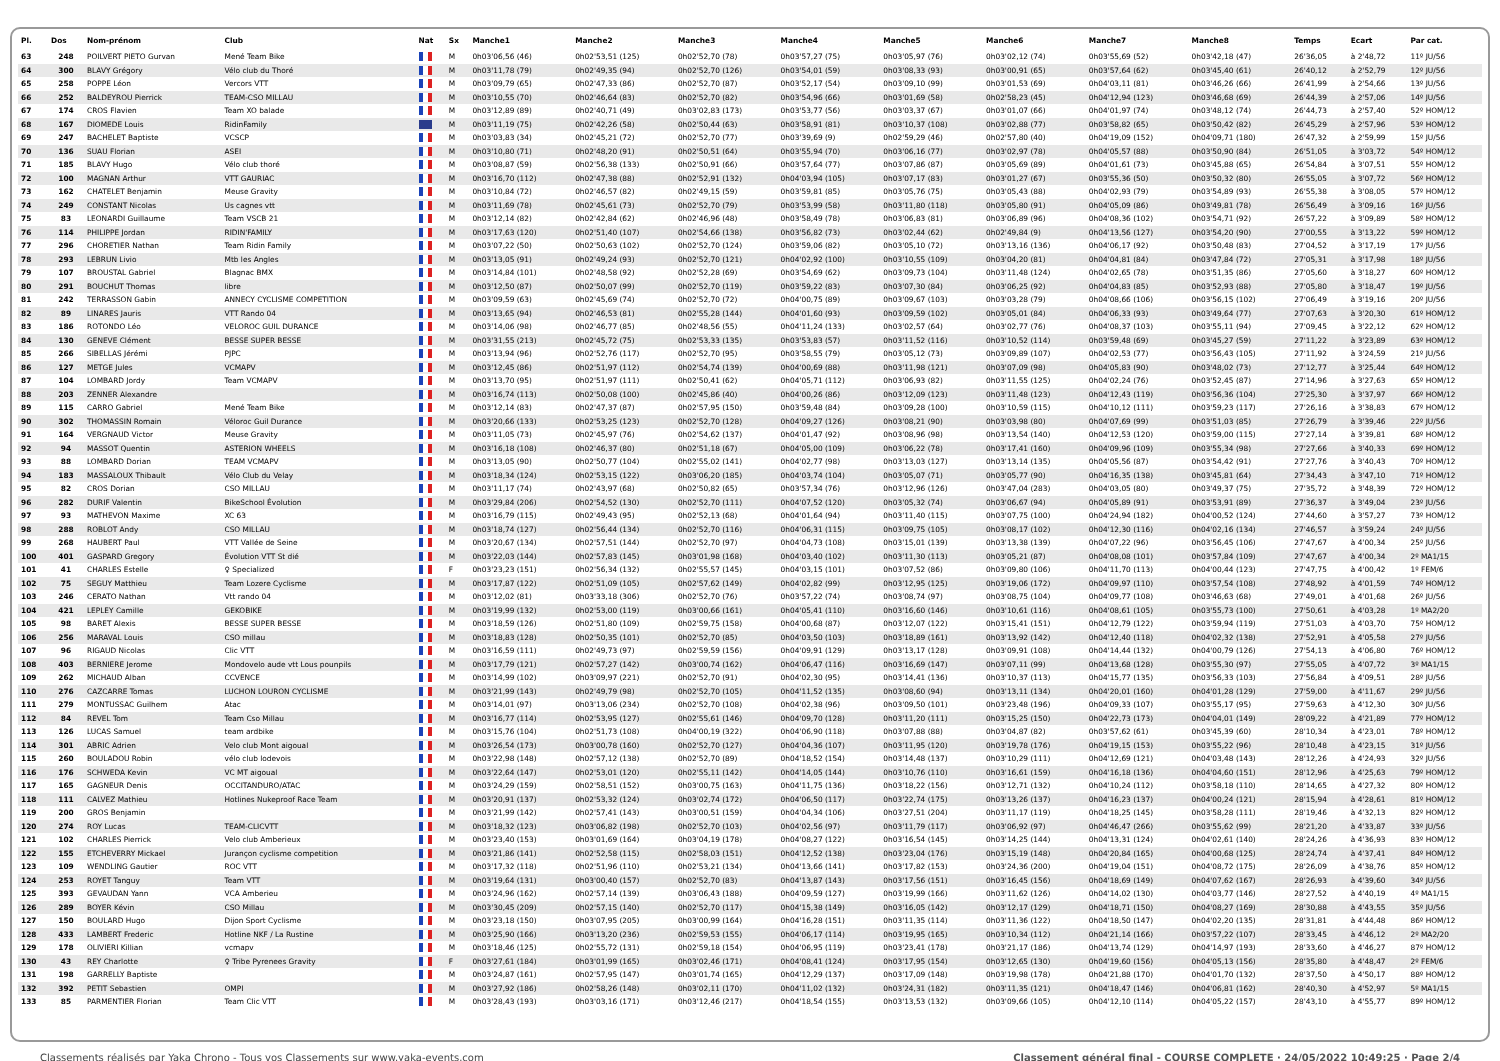| Pl. | Dos | Nom-prénom | Club | Nat | Sx | Manche1 | Manche2 | Manche3 | Manche4 | Manche5 | Manche6 | Manche7 | Manche8 | Temps | Ecart | Par cat. |
| --- | --- | --- | --- | --- | --- | --- | --- | --- | --- | --- | --- | --- | --- | --- | --- | --- |
| 63 | 248 | POILVERT PIETO Gurvan | Mené Team Bike | | M | 0h03'06,56 (46) | 0h02'53,51 (125) | 0h02'52,70 (78) | 0h03'57,27 (75) | 0h03'05,97 (76) | 0h03'02,12 (74) | 0h03'55,69 (52) | 0h03'42,18 (47) | 26'36,05 | à 2'48,72 | 11º JU/56 |
| 64 | 300 | BLAVY Grégory | Vélo club du Thoré | | M | 0h03'11,78 (79) | 0h02'49,35 (94) | 0h02'52,70 (126) | 0h03'54,01 (59) | 0h03'08,33 (93) | 0h03'00,91 (65) | 0h03'57,64 (62) | 0h03'45,40 (61) | 26'40,12 | à 2'52,79 | 12º JU/56 |
| 65 | 258 | POPPE Léon | Vercors VTT | | M | 0h03'09,79 (65) | 0h02'47,33 (86) | 0h02'52,70 (87) | 0h03'52,17 (54) | 0h03'09,10 (99) | 0h03'01,53 (69) | 0h04'03,11 (81) | 0h03'46,26 (66) | 26'41,99 | à 2'54,66 | 13º JU/56 |
| 66 | 252 | BALDEYROU Pierrick | TEAM-CSO MILLAU | | M | 0h03'10,55 (70) | 0h02'46,64 (83) | 0h02'52,70 (82) | 0h03'54,96 (66) | 0h03'01,69 (58) | 0h02'58,23 (45) | 0h04'12,94 (123) | 0h03'46,68 (69) | 26'44,39 | à 2'57,06 | 14º JU/56 |
| 67 | 174 | CROS Flavien | Team XO balade | | M | 0h03'12,89 (89) | 0h02'40,71 (49) | 0h03'02,83 (173) | 0h03'53,77 (56) | 0h03'03,37 (67) | 0h03'01,07 (66) | 0h04'01,97 (74) | 0h03'48,12 (74) | 26'44,73 | à 2'57,40 | 52º HOM/12 |
| 68 | 167 | DIOMEDE Louis | RidinFamily | | M | 0h03'11,19 (75) | 0h02'42,26 (58) | 0h02'50,44 (63) | 0h03'58,91 (81) | 0h03'10,37 (108) | 0h03'02,88 (77) | 0h03'58,82 (65) | 0h03'50,42 (82) | 26'45,29 | à 2'57,96 | 53º HOM/12 |
| 69 | 247 | BACHELET Baptiste | VCSCP | | M | 0h03'03,83 (34) | 0h02'45,21 (72) | 0h02'52,70 (77) | 0h03'39,69 (9) | 0h02'59,29 (46) | 0h02'57,80 (40) | 0h04'19,09 (152) | 0h04'09,71 (180) | 26'47,32 | à 2'59,99 | 15º JU/56 |
| 70 | 136 | SUAU Florian | ASEI | | M | 0h03'10,80 (71) | 0h02'48,20 (91) | 0h02'50,51 (64) | 0h03'55,94 (70) | 0h03'06,16 (77) | 0h03'02,97 (78) | 0h04'05,57 (88) | 0h03'50,90 (84) | 26'51,05 | à 3'03,72 | 54º HOM/12 |
| 71 | 185 | BLAVY Hugo | Vélo club thoré | | M | 0h03'08,87 (59) | 0h02'56,38 (133) | 0h02'50,91 (66) | 0h03'57,64 (77) | 0h03'07,86 (87) | 0h03'05,69 (89) | 0h04'01,61 (73) | 0h03'45,88 (65) | 26'54,84 | à 3'07,51 | 55º HOM/12 |
| 72 | 100 | MAGNAN Arthur | VTT GAURIAC | | M | 0h03'16,70 (112) | 0h02'47,38 (88) | 0h02'52,91 (132) | 0h04'03,94 (105) | 0h03'07,17 (83) | 0h03'01,27 (67) | 0h03'55,36 (50) | 0h03'50,32 (80) | 26'55,05 | à 3'07,72 | 56º HOM/12 |
| 73 | 162 | CHATELET Benjamin | Meuse Gravity | | M | 0h03'10,84 (72) | 0h02'46,57 (82) | 0h02'49,15 (59) | 0h03'59,81 (85) | 0h03'05,76 (75) | 0h03'05,43 (88) | 0h04'02,93 (79) | 0h03'54,89 (93) | 26'55,38 | à 3'08,05 | 57º HOM/12 |
| 74 | 249 | CONSTANT Nicolas | Us cagnes vtt | | M | 0h03'11,69 (78) | 0h02'45,61 (73) | 0h02'52,70 (79) | 0h03'53,99 (58) | 0h03'11,80 (118) | 0h03'05,80 (91) | 0h04'05,09 (86) | 0h03'49,81 (78) | 26'56,49 | à 3'09,16 | 16º JU/56 |
| 75 | 83 | LEONARDI Guillaume | Team VSCB 21 | | M | 0h03'12,14 (82) | 0h02'42,84 (62) | 0h02'46,96 (48) | 0h03'58,49 (78) | 0h03'06,83 (81) | 0h03'06,89 (96) | 0h04'08,36 (102) | 0h03'54,71 (92) | 26'57,22 | à 3'09,89 | 58º HOM/12 |
| 76 | 114 | PHILIPPE Jordan | RIDIN'FAMILY | | M | 0h03'17,63 (120) | 0h02'51,40 (107) | 0h02'54,66 (138) | 0h03'56,82 (73) | 0h03'02,44 (62) | 0h02'49,84 (9) | 0h04'13,56 (127) | 0h03'54,20 (90) | 27'00,55 | à 3'13,22 | 59º HOM/12 |
| 77 | 296 | CHORETIER Nathan | Team Ridin Family | | M | 0h03'07,22 (50) | 0h02'50,63 (102) | 0h02'52,70 (124) | 0h03'59,06 (82) | 0h03'05,10 (72) | 0h03'13,16 (136) | 0h04'06,17 (92) | 0h03'50,48 (83) | 27'04,52 | à 3'17,19 | 17º JU/56 |
| 78 | 293 | LEBRUN Livio | Mtb les Angles | | M | 0h03'13,05 (91) | 0h02'49,24 (93) | 0h02'52,70 (121) | 0h04'02,92 (100) | 0h03'10,55 (109) | 0h03'04,20 (81) | 0h04'04,81 (84) | 0h03'47,84 (72) | 27'05,31 | à 3'17,98 | 18º JU/56 |
| 79 | 107 | BROUSTAL Gabriel | Blagnac BMX | | M | 0h03'14,84 (101) | 0h02'48,58 (92) | 0h02'52,28 (69) | 0h03'54,69 (62) | 0h03'09,73 (104) | 0h03'11,48 (124) | 0h04'02,65 (78) | 0h03'51,35 (86) | 27'05,60 | à 3'18,27 | 60º HOM/12 |
| 80 | 291 | BOUCHUT Thomas | libre | | M | 0h03'12,50 (87) | 0h02'50,07 (99) | 0h02'52,70 (119) | 0h03'59,22 (83) | 0h03'07,30 (84) | 0h03'06,25 (92) | 0h04'04,83 (85) | 0h03'52,93 (88) | 27'05,80 | à 3'18,47 | 19º JU/56 |
| 81 | 242 | TERRASSON Gabin | ANNECY CYCLISME COMPETITION | | M | 0h03'09,59 (63) | 0h02'45,69 (74) | 0h02'52,70 (72) | 0h04'00,75 (89) | 0h03'09,67 (103) | 0h03'03,28 (79) | 0h04'08,66 (106) | 0h03'56,15 (102) | 27'06,49 | à 3'19,16 | 20º JU/56 |
| 82 | 89 | LINARES Jauris | VTT Rando 04 | | M | 0h03'13,65 (94) | 0h02'46,53 (81) | 0h02'55,28 (144) | 0h04'01,60 (93) | 0h03'09,59 (102) | 0h03'05,01 (84) | 0h04'06,33 (93) | 0h03'49,64 (77) | 27'07,63 | à 3'20,30 | 61º HOM/12 |
| 83 | 186 | ROTONDO Léo | VELOROC GUIL DURANCE | | M | 0h03'14,06 (98) | 0h02'46,77 (85) | 0h02'48,56 (55) | 0h04'11,24 (133) | 0h03'02,57 (64) | 0h03'02,77 (76) | 0h04'08,37 (103) | 0h03'55,11 (94) | 27'09,45 | à 3'22,12 | 62º HOM/12 |
| 84 | 130 | GENEVE Clément | BESSE SUPER BESSE | | M | 0h03'31,55 (213) | 0h02'45,72 (75) | 0h02'53,33 (135) | 0h03'53,83 (57) | 0h03'11,52 (116) | 0h03'10,52 (114) | 0h03'59,48 (69) | 0h03'45,27 (59) | 27'11,22 | à 3'23,89 | 63º HOM/12 |
| 85 | 266 | SIBELLAS Jérémi | PJPC | | M | 0h03'13,94 (96) | 0h02'52,76 (117) | 0h02'52,70 (95) | 0h03'58,55 (79) | 0h03'05,12 (73) | 0h03'09,89 (107) | 0h04'02,53 (77) | 0h03'56,43 (105) | 27'11,92 | à 3'24,59 | 21º JU/56 |
| 86 | 127 | METGE Jules | VCMAPV | | M | 0h03'12,45 (86) | 0h02'51,97 (112) | 0h02'54,74 (139) | 0h04'00,69 (88) | 0h03'11,98 (121) | 0h03'07,09 (98) | 0h04'05,83 (90) | 0h03'48,02 (73) | 27'12,77 | à 3'25,44 | 64º HOM/12 |
| 87 | 104 | LOMBARD Jordy | Team VCMAPV | | M | 0h03'13,70 (95) | 0h02'51,97 (111) | 0h02'50,41 (62) | 0h04'05,71 (112) | 0h03'06,93 (82) | 0h03'11,55 (125) | 0h04'02,24 (76) | 0h03'52,45 (87) | 27'14,96 | à 3'27,63 | 65º HOM/12 |
| 88 | 203 | ZENNER Alexandre | | | M | 0h03'16,74 (113) | 0h02'50,08 (100) | 0h02'45,86 (40) | 0h04'00,26 (86) | 0h03'12,09 (123) | 0h03'11,48 (123) | 0h04'12,43 (119) | 0h03'56,36 (104) | 27'25,30 | à 3'37,97 | 66º HOM/12 |
| 89 | 115 | CARRO Gabriel | Mené Team Bike | | M | 0h03'12,14 (83) | 0h02'47,37 (87) | 0h02'57,95 (150) | 0h03'59,48 (84) | 0h03'09,28 (100) | 0h03'10,59 (115) | 0h04'10,12 (111) | 0h03'59,23 (117) | 27'26,16 | à 3'38,83 | 67º HOM/12 |
| 90 | 302 | THOMASSIN Romain | Véloroc Guil Durance | | M | 0h03'20,66 (133) | 0h02'53,25 (123) | 0h02'52,70 (128) | 0h04'09,27 (126) | 0h03'08,21 (90) | 0h03'03,98 (80) | 0h04'07,69 (99) | 0h03'51,03 (85) | 27'26,79 | à 3'39,46 | 22º JU/56 |
| 91 | 164 | VERGNAUD Victor | Meuse Gravity | | M | 0h03'11,05 (73) | 0h02'45,97 (76) | 0h02'54,62 (137) | 0h04'01,47 (92) | 0h03'08,96 (98) | 0h03'13,54 (140) | 0h04'12,53 (120) | 0h03'59,00 (115) | 27'27,14 | à 3'39,81 | 68º HOM/12 |
| 92 | 94 | MASSOT Quentin | ASTERION WHEELS | | M | 0h03'16,18 (108) | 0h02'46,37 (80) | 0h02'51,18 (67) | 0h04'05,00 (109) | 0h03'06,22 (78) | 0h03'17,41 (160) | 0h04'09,96 (109) | 0h03'55,34 (98) | 27'27,66 | à 3'40,33 | 69º HOM/12 |
| 93 | 88 | LOMBARD Dorian | TEAM VCMAPV | | M | 0h03'13,05 (90) | 0h02'50,77 (104) | 0h02'55,02 (141) | 0h04'02,77 (98) | 0h03'13,03 (127) | 0h03'13,14 (135) | 0h04'05,56 (87) | 0h03'54,42 (91) | 27'27,76 | à 3'40,43 | 70º HOM/12 |
| 94 | 183 | MASSALOUX Thibault | Vélo Club du Velay | | M | 0h03'18,34 (124) | 0h02'53,15 (122) | 0h03'06,20 (185) | 0h04'03,74 (104) | 0h03'05,07 (71) | 0h03'05,77 (90) | 0h04'16,35 (138) | 0h03'45,81 (64) | 27'34,43 | à 3'47,10 | 71º HOM/12 |
| 95 | 82 | CROS Dorian | CSO MILLAU | | M | 0h03'11,17 (74) | 0h02'43,97 (68) | 0h02'50,82 (65) | 0h03'57,34 (76) | 0h03'12,96 (126) | 0h03'47,04 (283) | 0h04'03,05 (80) | 0h03'49,37 (75) | 27'35,72 | à 3'48,39 | 72º HOM/12 |
| 96 | 282 | DURIF Valentin | BikeSchool Évolution | | M | 0h03'29,84 (206) | 0h02'54,52 (130) | 0h02'52,70 (111) | 0h04'07,52 (120) | 0h03'05,32 (74) | 0h03'06,67 (94) | 0h04'05,89 (91) | 0h03'53,91 (89) | 27'36,37 | à 3'49,04 | 23º JU/56 |
| 97 | 93 | MATHEVON Maxime | XC 63 | | M | 0h03'16,79 (115) | 0h02'49,43 (95) | 0h02'52,13 (68) | 0h04'01,64 (94) | 0h03'11,40 (115) | 0h03'07,75 (100) | 0h04'24,94 (182) | 0h04'00,52 (124) | 27'44,60 | à 3'57,27 | 73º HOM/12 |
| 98 | 288 | ROBLOT Andy | CSO MILLAU | | M | 0h03'18,74 (127) | 0h02'56,44 (134) | 0h02'52,70 (116) | 0h04'06,31 (115) | 0h03'09,75 (105) | 0h03'08,17 (102) | 0h04'12,30 (116) | 0h04'02,16 (134) | 27'46,57 | à 3'59,24 | 24º JU/56 |
| 99 | 268 | HAUBERT Paul | VTT Vallée de Seine | | M | 0h03'20,67 (134) | 0h02'57,51 (144) | 0h02'52,70 (97) | 0h04'04,73 (108) | 0h03'15,01 (139) | 0h03'13,38 (139) | 0h04'07,22 (96) | 0h03'56,45 (106) | 27'47,67 | à 4'00,34 | 25º JU/56 |
| 100 | 401 | GASPARD Gregory | Évolution VTT St dié | | M | 0h03'22,03 (144) | 0h02'57,83 (145) | 0h03'01,98 (168) | 0h04'03,40 (102) | 0h03'11,30 (113) | 0h03'05,21 (87) | 0h04'08,08 (101) | 0h03'57,84 (109) | 27'47,67 | à 4'00,34 | 2º MA1/15 |
| 101 | 41 | CHARLES Estelle | ♀ Specialized | | F | 0h03'23,23 (151) | 0h02'56,34 (132) | 0h02'55,57 (145) | 0h04'03,15 (101) | 0h03'07,52 (86) | 0h03'09,80 (106) | 0h04'11,70 (113) | 0h04'00,44 (123) | 27'47,75 | à 4'00,42 | 1º FEM/6 |
| 102 | 75 | SEGUY Matthieu | Team Lozere Cyclisme | | M | 0h03'17,87 (122) | 0h02'51,09 (105) | 0h02'57,62 (149) | 0h04'02,82 (99) | 0h03'12,95 (125) | 0h03'19,06 (172) | 0h04'09,97 (110) | 0h03'57,54 (108) | 27'48,92 | à 4'01,59 | 74º HOM/12 |
| 103 | 246 | CERATO Nathan | Vtt rando 04 | | M | 0h03'12,02 (81) | 0h03'33,18 (306) | 0h02'52,70 (76) | 0h03'57,22 (74) | 0h03'08,74 (97) | 0h03'08,75 (104) | 0h04'09,77 (108) | 0h03'46,63 (68) | 27'49,01 | à 4'01,68 | 26º JU/56 |
| 104 | 421 | LEPLEY Camille | GEKOBIKE | | M | 0h03'19,99 (132) | 0h02'53,00 (119) | 0h03'00,66 (161) | 0h04'05,41 (110) | 0h03'16,60 (146) | 0h03'10,61 (116) | 0h04'08,61 (105) | 0h03'55,73 (100) | 27'50,61 | à 4'03,28 | 1º MA2/20 |
| 105 | 98 | BARET Alexis | BESSE SUPER BESSE | | M | 0h03'18,59 (126) | 0h02'51,80 (109) | 0h02'59,75 (158) | 0h04'00,68 (87) | 0h03'12,07 (122) | 0h03'15,41 (151) | 0h04'12,79 (122) | 0h03'59,94 (119) | 27'51,03 | à 4'03,70 | 75º HOM/12 |
| 106 | 256 | MARAVAL Louis | CSO millau | | M | 0h03'18,83 (128) | 0h02'50,35 (101) | 0h02'52,70 (85) | 0h04'03,50 (103) | 0h03'18,89 (161) | 0h03'13,92 (142) | 0h04'12,40 (118) | 0h04'02,32 (138) | 27'52,91 | à 4'05,58 | 27º JU/56 |
| 107 | 96 | RIGAUD Nicolas | Clic VTT | | M | 0h03'16,59 (111) | 0h02'49,73 (97) | 0h02'59,59 (156) | 0h04'09,91 (129) | 0h03'13,17 (128) | 0h03'09,91 (108) | 0h04'14,44 (132) | 0h04'00,79 (126) | 27'54,13 | à 4'06,80 | 76º HOM/12 |
| 108 | 403 | BERNIERE Jerome | Mondovelo aude vtt Lous pounpils | | M | 0h03'17,79 (121) | 0h02'57,27 (142) | 0h03'00,74 (162) | 0h04'06,47 (116) | 0h03'16,69 (147) | 0h03'07,11 (99) | 0h04'13,68 (128) | 0h03'55,30 (97) | 27'55,05 | à 4'07,72 | 3º MA1/15 |
| 109 | 262 | MICHAUD Alban | CCVENCE | | M | 0h03'14,99 (102) | 0h03'09,97 (221) | 0h02'52,70 (91) | 0h04'02,30 (95) | 0h03'14,41 (136) | 0h03'10,37 (113) | 0h04'15,77 (135) | 0h03'56,33 (103) | 27'56,84 | à 4'09,51 | 28º JU/56 |
| 110 | 276 | CAZCARRE Tomas | LUCHON LOURON CYCLISME | | M | 0h03'21,99 (143) | 0h02'49,79 (98) | 0h02'52,70 (105) | 0h04'11,52 (135) | 0h03'08,60 (94) | 0h03'13,11 (134) | 0h04'20,01 (160) | 0h04'01,28 (129) | 27'59,00 | à 4'11,67 | 29º JU/56 |
| 111 | 279 | MONTUSSAC Guilhem | Atac | | M | 0h03'14,01 (97) | 0h03'13,06 (234) | 0h02'52,70 (108) | 0h04'02,38 (96) | 0h03'09,50 (101) | 0h03'23,48 (196) | 0h04'09,33 (107) | 0h03'55,17 (95) | 27'59,63 | à 4'12,30 | 30º JU/56 |
| 112 | 84 | REVEL Tom | Team Cso Millau | | M | 0h03'16,77 (114) | 0h02'53,95 (127) | 0h02'55,61 (146) | 0h04'09,70 (128) | 0h03'11,20 (111) | 0h03'15,25 (150) | 0h04'22,73 (173) | 0h04'04,01 (149) | 28'09,22 | à 4'21,89 | 77º HOM/12 |
| 113 | 126 | LUCAS Samuel | team ardbike | | M | 0h03'15,76 (104) | 0h02'51,73 (108) | 0h04'00,19 (322) | 0h04'06,90 (118) | 0h03'07,88 (88) | 0h03'04,87 (82) | 0h03'57,62 (61) | 0h03'45,39 (60) | 28'10,34 | à 4'23,01 | 78º HOM/12 |
| 114 | 301 | ABRIC Adrien | Velo club Mont aigoual | | M | 0h03'26,54 (173) | 0h03'00,78 (160) | 0h02'52,70 (127) | 0h04'04,36 (107) | 0h03'11,95 (120) | 0h03'19,78 (176) | 0h04'19,15 (153) | 0h03'55,22 (96) | 28'10,48 | à 4'23,15 | 31º JU/56 |
| 115 | 260 | BOULADOU Robin | vélo club lodevois | | M | 0h03'22,98 (148) | 0h02'57,12 (138) | 0h02'52,70 (89) | 0h04'18,52 (154) | 0h03'14,48 (137) | 0h03'10,29 (111) | 0h04'12,69 (121) | 0h04'03,48 (143) | 28'12,26 | à 4'24,93 | 32º JU/56 |
| 116 | 176 | SCHWEDA Kevin | VC MT aigoual | | M | 0h03'22,64 (147) | 0h02'53,01 (120) | 0h02'55,11 (142) | 0h04'14,05 (144) | 0h03'10,76 (110) | 0h03'16,61 (159) | 0h04'16,18 (136) | 0h04'04,60 (151) | 28'12,96 | à 4'25,63 | 79º HOM/12 |
| 117 | 165 | GAGNEUR Denis | OCCITANDURO/ATAC | | M | 0h03'24,29 (159) | 0h02'58,51 (152) | 0h03'00,75 (163) | 0h04'11,75 (136) | 0h03'18,22 (156) | 0h03'12,71 (132) | 0h04'10,24 (112) | 0h03'58,18 (110) | 28'14,65 | à 4'27,32 | 80º HOM/12 |
| 118 | 111 | CALVEZ Mathieu | Hotlines Nukeproof Race Team | | M | 0h03'20,91 (137) | 0h02'53,32 (124) | 0h03'02,74 (172) | 0h04'06,50 (117) | 0h03'22,74 (175) | 0h03'13,26 (137) | 0h04'16,23 (137) | 0h04'00,24 (121) | 28'15,94 | à 4'28,61 | 81º HOM/12 |
| 119 | 200 | GROS Benjamin | | | M | 0h03'21,99 (142) | 0h02'57,41 (143) | 0h03'00,51 (159) | 0h04'04,34 (106) | 0h03'27,51 (204) | 0h03'11,17 (119) | 0h04'18,25 (145) | 0h03'58,28 (111) | 28'19,46 | à 4'32,13 | 82º HOM/12 |
| 120 | 274 | ROY Lucas | TEAM-CLICVTT | | M | 0h03'18,32 (123) | 0h03'06,82 (198) | 0h02'52,70 (103) | 0h04'02,56 (97) | 0h03'11,79 (117) | 0h03'06,92 (97) | 0h04'46,47 (266) | 0h03'55,62 (99) | 28'21,20 | à 4'33,87 | 33º JU/56 |
| 121 | 102 | CHARLES Pierrick | Velo club Amberieux | | M | 0h03'23,40 (153) | 0h03'01,69 (164) | 0h03'04,19 (178) | 0h04'08,27 (122) | 0h03'16,54 (145) | 0h03'14,25 (144) | 0h04'13,31 (124) | 0h04'02,61 (140) | 28'24,26 | à 4'36,93 | 83º HOM/12 |
| 122 | 155 | ETCHEVERRY Mickael | Jurançon cyclisme competition | | M | 0h03'21,86 (141) | 0h02'52,58 (115) | 0h02'58,03 (151) | 0h04'12,52 (138) | 0h03'23,04 (176) | 0h03'15,19 (148) | 0h04'20,84 (165) | 0h04'00,68 (125) | 28'24,74 | à 4'37,41 | 84º HOM/12 |
| 123 | 109 | WENDLING Gautier | ROC VTT | | M | 0h03'17,32 (118) | 0h02'51,96 (110) | 0h02'53,21 (134) | 0h04'13,66 (141) | 0h03'17,82 (153) | 0h03'24,36 (200) | 0h04'19,04 (151) | 0h04'08,72 (175) | 28'26,09 | à 4'38,76 | 85º HOM/12 |
| 124 | 253 | ROYET Tanguy | Team VTT | | M | 0h03'19,64 (131) | 0h03'00,40 (157) | 0h02'52,70 (83) | 0h04'13,87 (143) | 0h03'17,56 (151) | 0h03'16,45 (156) | 0h04'18,69 (149) | 0h04'07,62 (167) | 28'26,93 | à 4'39,60 | 34º JU/56 |
| 125 | 393 | GEVAUDAN Yann | VCA Amberieu | | M | 0h03'24,96 (162) | 0h02'57,14 (139) | 0h03'06,43 (188) | 0h04'09,59 (127) | 0h03'19,99 (166) | 0h03'11,62 (126) | 0h04'14,02 (130) | 0h04'03,77 (146) | 28'27,52 | à 4'40,19 | 4º MA1/15 |
| 126 | 289 | BOYER Kévin | CSO Millau | | M | 0h03'30,45 (209) | 0h02'57,15 (140) | 0h02'52,70 (117) | 0h04'15,38 (149) | 0h03'16,05 (142) | 0h03'12,17 (129) | 0h04'18,71 (150) | 0h04'08,27 (169) | 28'30,88 | à 4'43,55 | 35º JU/56 |
| 127 | 150 | BOULARD Hugo | Dijon Sport Cyclisme | | M | 0h03'23,18 (150) | 0h03'07,95 (205) | 0h03'00,99 (164) | 0h04'16,28 (151) | 0h03'11,35 (114) | 0h03'11,36 (122) | 0h04'18,50 (147) | 0h04'02,20 (135) | 28'31,81 | à 4'44,48 | 86º HOM/12 |
| 128 | 433 | LAMBERT Frederic | Hotline NKF / La Rustine | | M | 0h03'25,90 (166) | 0h03'13,20 (236) | 0h02'59,53 (155) | 0h04'06,17 (114) | 0h03'19,95 (165) | 0h03'10,34 (112) | 0h04'21,14 (166) | 0h03'57,22 (107) | 28'33,45 | à 4'46,12 | 2º MA2/20 |
| 129 | 178 | OLIVIERI Killian | vcmapv | | M | 0h03'18,46 (125) | 0h02'55,72 (131) | 0h02'59,18 (154) | 0h04'06,95 (119) | 0h03'23,41 (178) | 0h03'21,17 (186) | 0h04'13,74 (129) | 0h04'14,97 (193) | 28'33,60 | à 4'46,27 | 87º HOM/12 |
| 130 | 43 | REY Charlotte | ♀ Tribe Pyrenees Gravity | | F | 0h03'27,61 (184) | 0h03'01,99 (165) | 0h03'02,46 (171) | 0h04'08,41 (124) | 0h03'17,95 (154) | 0h03'12,65 (130) | 0h04'19,60 (156) | 0h04'05,13 (156) | 28'35,80 | à 4'48,47 | 2º FEM/6 |
| 131 | 198 | GARRELLY Baptiste | | | M | 0h03'24,87 (161) | 0h02'57,95 (147) | 0h03'01,74 (165) | 0h04'12,29 (137) | 0h03'17,09 (148) | 0h03'19,98 (178) | 0h04'21,88 (170) | 0h04'01,70 (132) | 28'37,50 | à 4'50,17 | 88º HOM/12 |
| 132 | 392 | PETIT Sebastien | OMPI | | M | 0h03'27,92 (186) | 0h02'58,26 (148) | 0h03'02,11 (170) | 0h04'11,02 (132) | 0h03'24,31 (182) | 0h03'11,35 (121) | 0h04'18,47 (146) | 0h04'06,81 (162) | 28'40,30 | à 4'52,97 | 5º MA1/15 |
| 133 | 85 | PARMENTIER Florian | Team Clic VTT | | M | 0h03'28,43 (193) | 0h03'03,16 (171) | 0h03'12,46 (217) | 0h04'18,54 (155) | 0h03'13,53 (132) | 0h03'09,66 (105) | 0h04'12,10 (114) | 0h04'05,22 (157) | 28'43,10 | à 4'55,77 | 89º HOM/12 |
Classements réalisés par Yaka Chrono - Tous vos Classements sur www.yaka-events.com Classement général final - COURSE COMPLETE · 24/05/2022 10:49:25 · Page 2/4